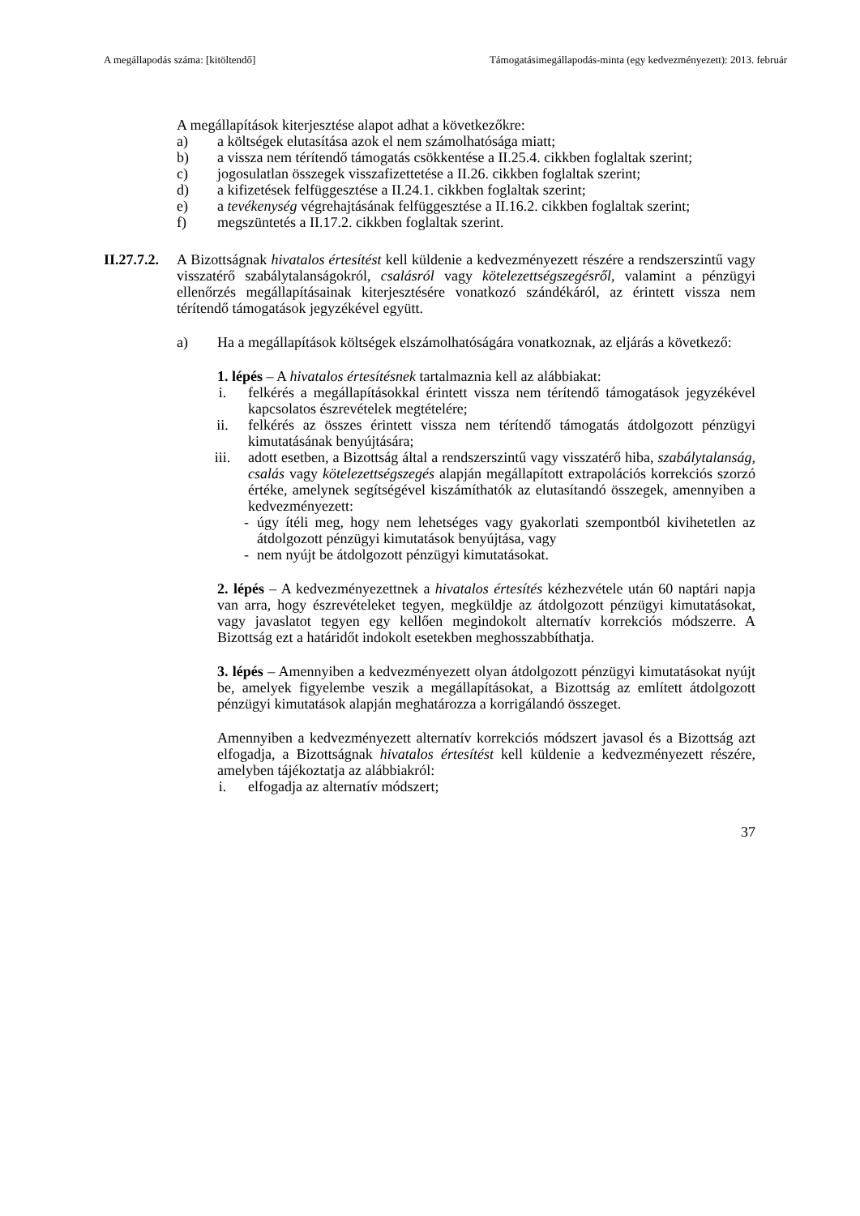A megállapodás száma: [kitöltendő] Támogatásimegállapodás-minta (egy kedvezményezett): 2013. február
A megállapítások kiterjesztése alapot adhat a következőkre:
a) a költségek elutasítása azok el nem számolhatósága miatt;
b) a vissza nem térítendő támogatás csökkentése a II.25.4. cikkben foglaltak szerint;
c) jogosulatlan összegek visszafizettetése a II.26. cikkben foglaltak szerint;
d) a kifizetések felfüggesztése a II.24.1. cikkben foglaltak szerint;
e) a tevékenység végrehajtásának felfüggesztése a II.16.2. cikkben foglaltak szerint;
f) megszüntetés a II.17.2. cikkben foglaltak szerint.
II.27.7.2.
A Bizottságnak hivatalos értesítést kell küldenie a kedvezményezett részére a rendszerszintű vagy visszatérő szabálytalanságokról, csalásról vagy kötelezettségszegésről, valamint a pénzügyi ellenőrzés megállapításainak kiterjesztésére vonatkozó szándékáról, az érintett vissza nem térítendő támogatások jegyzékével együtt.
a) Ha a megállapítások költségek elszámolhatóságára vonatkoznak, az eljárás a következő:
1. lépés – A hivatalos értesítésnek tartalmaznia kell az alábbiakat:
i. felkérés a megállapításokkal érintett vissza nem térítendő támogatások jegyzékével kapcsolatos észrevételek megtételére;
ii. felkérés az összes érintett vissza nem térítendő támogatás átdolgozott pénzügyi kimutatásának benyújtására;
iii. adott esetben, a Bizottság által a rendszerszintű vagy visszatérő hiba, szabálytalanság, csalás vagy kötelezettségszegés alapján megállapított extrapolációs korrekciós szorzó értéke, amelynek segítségével kiszámíthatók az elutasítandó összegek, amennyiben a kedvezményezett:
- úgy ítéli meg, hogy nem lehetséges vagy gyakorlati szempontból kivihetetlen az átdolgozott pénzügyi kimutatások benyújtása, vagy
- nem nyújt be átdolgozott pénzügyi kimutatásokat.
2. lépés – A kedvezményezettnek a hivatalos értesítés kézhezvétele után 60 naptári napja van arra, hogy észrevételeket tegyen, megküldje az átdolgozott pénzügyi kimutatásokat, vagy javaslatot tegyen egy kellően megindokolt alternatív korrekciós módszerre. A Bizottság ezt a határidőt indokolt esetekben meghosszabbíthatja.
3. lépés – Amennyiben a kedvezményezett olyan átdolgozott pénzügyi kimutatásokat nyújt be, amelyek figyelembe veszik a megállapításokat, a Bizottság az említett átdolgozott pénzügyi kimutatások alapján meghatározza a korrigálandó összeget.
Amennyiben a kedvezményezett alternatív korrekciós módszert javasol és a Bizottság azt elfogadja, a Bizottságnak hivatalos értesítést kell küldenie a kedvezményezett részére, amelyben tájékoztatja az alábbiakról:
i. elfogadja az alternatív módszert;
37